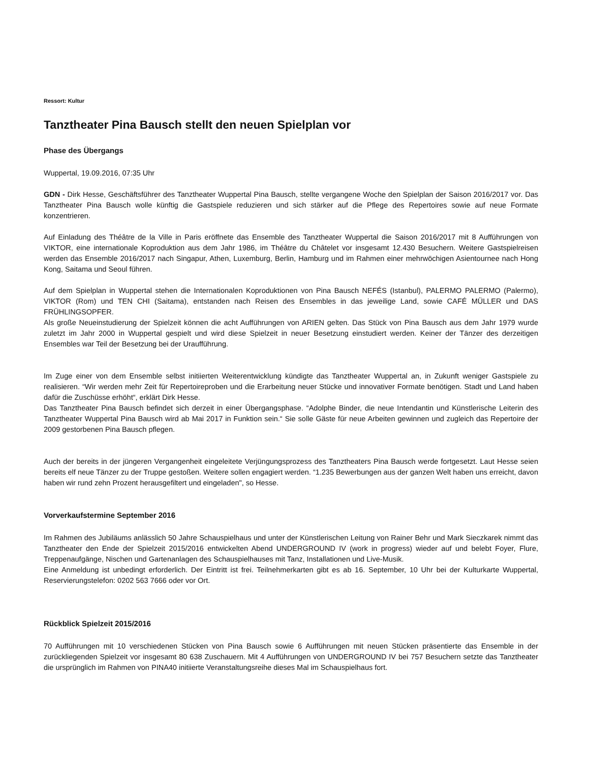Ressort: Kultur
Tanztheater Pina Bausch stellt den neuen Spielplan vor
Phase des Übergangs
Wuppertal, 19.09.2016, 07:35 Uhr
GDN - Dirk Hesse, Geschäftsführer des Tanztheater Wuppertal Pina Bausch, stellte vergangene Woche den Spielplan der Saison 2016/2017 vor. Das Tanztheater Pina Bausch wolle künftig die Gastspiele reduzieren und sich stärker auf die Pflege des Repertoires sowie auf neue Formate konzentrieren.
Auf Einladung des Théâtre de la Ville in Paris eröffnete das Ensemble des Tanztheater Wuppertal die Saison 2016/2017 mit 8 Aufführungen von VIKTOR, eine internationale Koproduktion aus dem Jahr 1986, im Théâtre du Châtelet vor insgesamt 12.430 Besuchern. Weitere Gastspielreisen werden das Ensemble 2016/2017 nach Singapur, Athen, Luxemburg, Berlin, Hamburg und im Rahmen einer mehrwöchigen Asientournee nach Hong Kong, Saitama und Seoul führen.
Auf dem Spielplan in Wuppertal stehen die Internationalen Koproduktionen von Pina Bausch NEFÉS (Istanbul), PALERMO PALERMO (Palermo), VIKTOR (Rom) und TEN CHI (Saitama), entstanden nach Reisen des Ensembles in das jeweilige Land, sowie CAFÉ MÜLLER und DAS FRÜHLINGSOPFER.
Als große Neueinstudierung der Spielzeit können die acht Aufführungen von ARIEN gelten. Das Stück von Pina Bausch aus dem Jahr 1979 wurde zuletzt im Jahr 2000 in Wuppertal gespielt und wird diese Spielzeit in neuer Besetzung einstudiert werden. Keiner der Tänzer des derzeitigen Ensembles war Teil der Besetzung bei der Uraufführung.
Im Zuge einer von dem Ensemble selbst initiierten Weiterentwicklung kündigte das Tanztheater Wuppertal an, in Zukunft weniger Gastspiele zu realisieren. “Wir werden mehr Zeit für Repertoireproben und die Erarbeitung neuer Stücke und innovativer Formate benötigen. Stadt und Land haben dafür die Zuschüsse erhöht“, erklärt Dirk Hesse.
Das Tanztheater Pina Bausch befindet sich derzeit in einer Übergangsphase. “Adolphe Binder, die neue Intendantin und Künstlerische Leiterin des Tanztheater Wuppertal Pina Bausch wird ab Mai 2017 in Funktion sein.“ Sie solle Gäste für neue Arbeiten gewinnen und zugleich das Repertoire der 2009 gestorbenen Pina Bausch pflegen.
Auch der bereits in der jüngeren Vergangenheit eingeleitete Verjüngungsprozess des Tanztheaters Pina Bausch werde fortgesetzt. Laut Hesse seien bereits elf neue Tänzer zu der Truppe gestoßen. Weitere sollen engagiert werden. “1.235 Bewerbungen aus der ganzen Welt haben uns erreicht, davon haben wir rund zehn Prozent herausgefiltert und eingeladen", so Hesse.
Vorverkaufstermine September 2016
Im Rahmen des Jubiläums anlässlich 50 Jahre Schauspielhaus und unter der Künstlerischen Leitung von Rainer Behr und Mark Sieczkarek nimmt das Tanztheater den Ende der Spielzeit 2015/2016 entwickelten Abend UNDERGROUND IV (work in progress) wieder auf und belebt Foyer, Flure, Treppenaufgänge, Nischen und Gartenanlagen des Schauspielhauses mit Tanz, Installationen und Live-Musik.
Eine Anmeldung ist unbedingt erforderlich. Der Eintritt ist frei. Teilnehmerkarten gibt es ab 16. September, 10 Uhr bei der Kulturkarte Wuppertal, Reservierungstelefon: 0202 563 7666 oder vor Ort.
Rückblick Spielzeit 2015/2016
70 Aufführungen mit 10 verschiedenen Stücken von Pina Bausch sowie 6 Aufführungen mit neuen Stücken präsentierte das Ensemble in der zurückliegenden Spielzeit vor insgesamt 80 638 Zuschauern. Mit 4 Aufführungen von UNDERGROUND IV bei 757 Besuchern setzte das Tanztheater die ursprünglich im Rahmen von PINA40 initiierte Veranstaltungsreihe dieses Mal im Schauspielhaus fort.